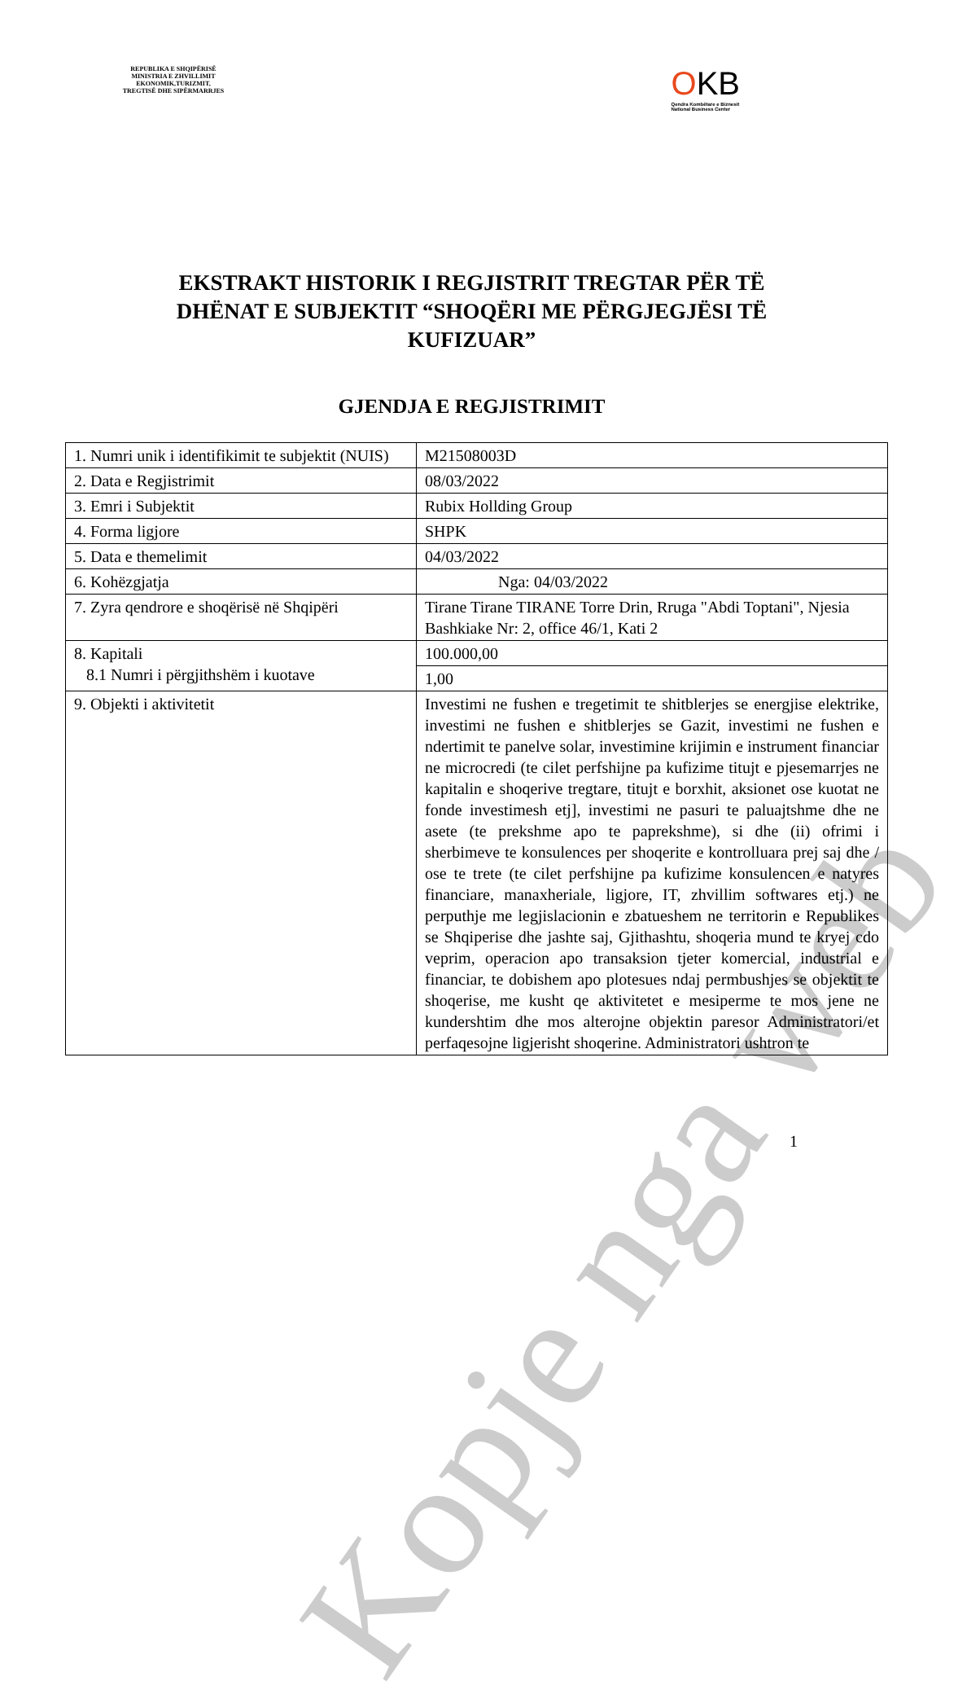REPUBLIKA E SHQIPËRISË
MINISTRIA E ZHVILLIMIT
EKONOMIK,TURIZMIT,
TREGTISË DHE SIPËRMARRJES
OKB
Qendra Kombëtare e Biznesit
National Business Center
EKSTRAKT HISTORIK I REGJISTRIT TREGTAR PËR TË
DHËNAT E SUBJEKTIT “SHOQËRI ME PËRGJEGJËSI TË
KUFIZUAR”
GJENDJA E REGJISTRIMIT
| 1. Numri unik i identifikimit te subjektit (NUIS) | M21508003D |
| 2. Data e Regjistrimit | 08/03/2022 |
| 3. Emri i Subjektit | Rubix Hollding Group |
| 4. Forma ligjore | SHPK |
| 5. Data e themelimit | 04/03/2022 |
| 6. Kohëzgjatja | Nga: 04/03/2022 |
| 7. Zyra qendrore e shoqërisë në Shqipëri | Tirane Tirane TIRANE Torre Drin, Rruga "Abdi Toptani", Njesia Bashkiake Nr: 2, office 46/1, Kati 2 |
| 8. Kapitali 8.1 Numri i përgjithshëm i kuotave | 100.000,00 |
| | 1,00 |
| 9. Objekti i aktivitetit | Investimi ne fushen e tregetimit te shitblerjes se energjise elektrike, investimi ne fushen e shitblerjes se Gazit, investimi ne fushen e ndertimit te panelve solar, investimine krijimin e instrument financiar ne microcredi (te cilet perfshijne pa kufizime titujt e pjesemarrjes ne kapitalin e shoqerive tregtare, titujt e borxhit, aksionet ose kuotat ne fonde investimesh etj], investimi ne pasuri te paluajtshme dhe ne asete (te prekshme apo te paprekshme), si dhe (ii) ofrimi i sherbimeve te konsulences per shoqerite e kontrolluara prej saj dhe / ose te trete (te cilet perfshijne pa kufizime konsulencen e natyres financiare, manaxheriale, ligjore, IT, zhvillim softwares etj.) ne perputhje me legjislacionin e zbatueshem ne territorin e Republikes se Shqiperise dhe jashte saj, Gjithashtu, shoqeria mund te kryej cdo veprim, operacion apo transaksion tjeter komercial, industrial e financiar, te dobishem apo plotesues ndaj permbushjes se objektit te shoqerise, me kusht qe aktivitetet e mesiperme te mos jene ne kundershtim dhe mos alterojne objektin paresor Administratori/et perfaqesojne ligjerisht shoqerine. Administratori ushtron te |
1
Kopje nga web